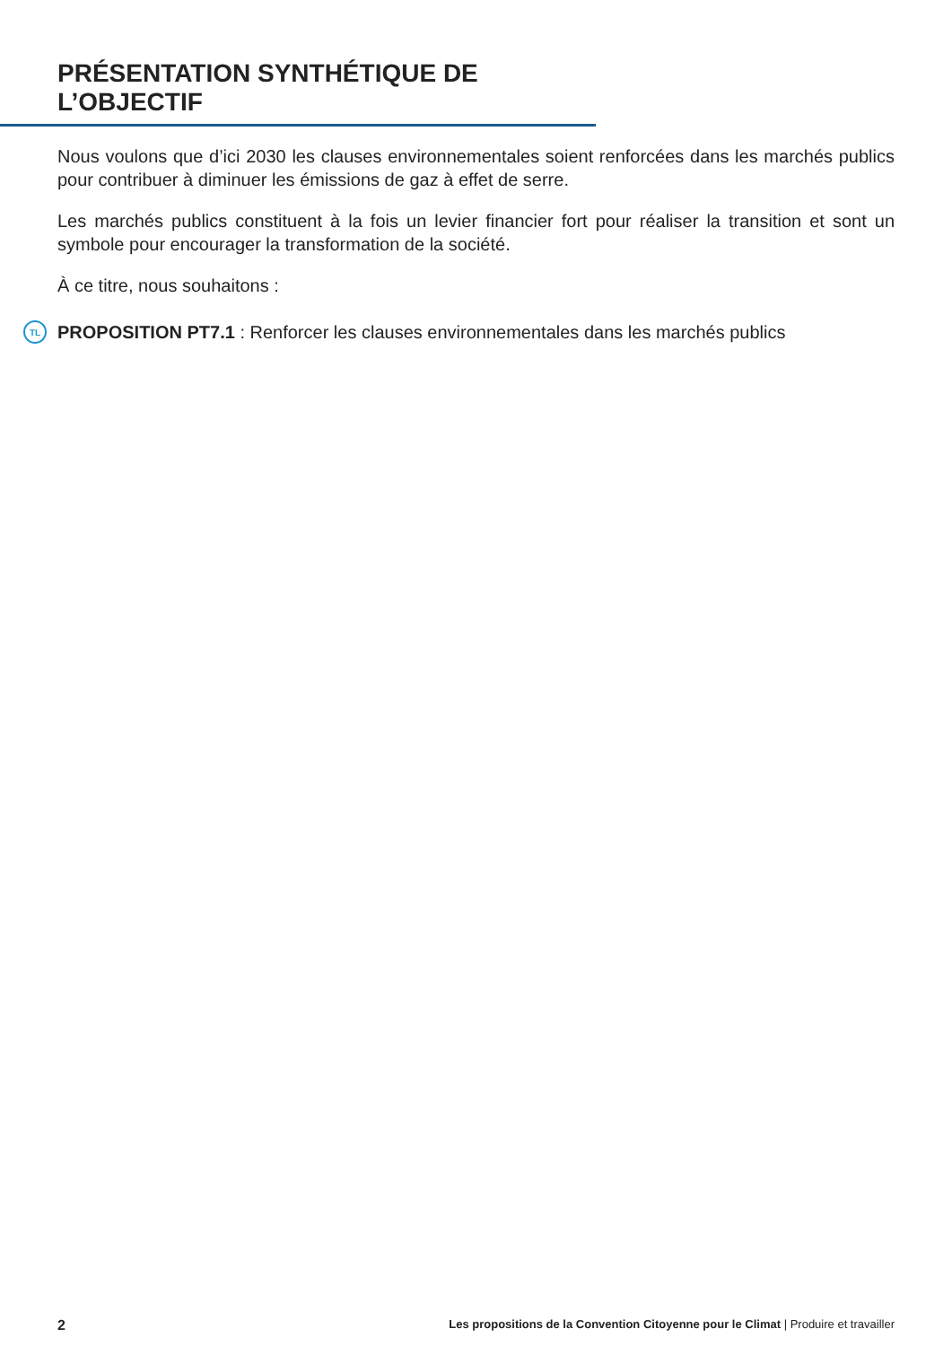PRÉSENTATION SYNTHÉTIQUE DE L’OBJECTIF
Nous voulons que d’ici 2030 les clauses environnementales soient renforcées dans les marchés publics pour contribuer à diminuer les émissions de gaz à effet de serre.
Les marchés publics constituent à la fois un levier financier fort pour réaliser la transition et sont un symbole pour encourager la transformation de la société.
À ce titre, nous souhaitons :
TL PROPOSITION PT7.1 : Renforcer les clauses environnementales dans les marchés publics
2 Les propositions de la Convention Citoyenne pour le Climat | Produire et travailler